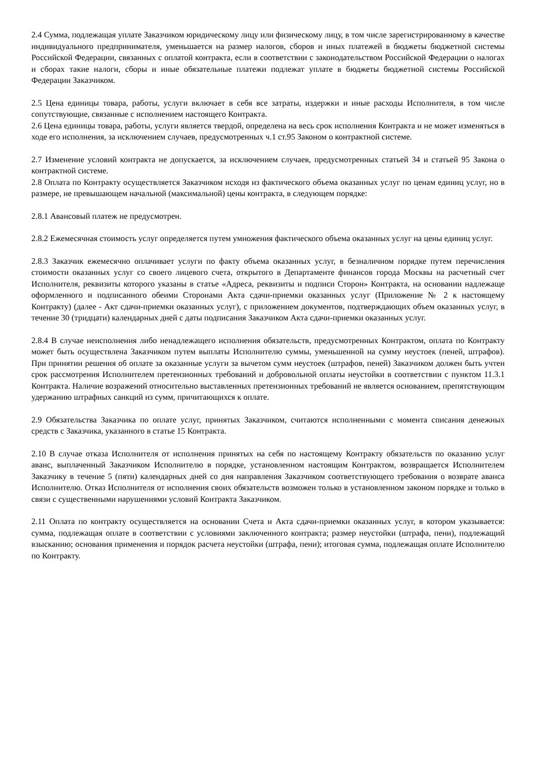2.4 Сумма, подлежащая уплате Заказчиком юридическому лицу или физическому лицу, в том числе зарегистрированному в качестве индивидуального предпринимателя, уменьшается на размер налогов, сборов и иных платежей в бюджеты бюджетной системы Российской Федерации, связанных с оплатой контракта, если в соответствии с законодательством Российской Федерации о налогах и сборах такие налоги, сборы и иные обязательные платежи подлежат уплате в бюджеты бюджетной системы Российской Федерации Заказчиком.
2.5 Цена единицы товара, работы, услуги включает в себя все затраты, издержки и иные расходы Исполнителя, в том числе сопутствующие, связанные с исполнением настоящего Контракта.
2.6 Цена единицы товара, работы, услуги является твердой, определена на весь срок исполнения Контракта и не может изменяться в ходе его исполнения, за исключением случаев, предусмотренных ч.1 ст.95 Законом о контрактной системе.
2.7 Изменение условий контракта не допускается, за исключением случаев, предусмотренных статьей 34 и статьей 95 Закона о контрактной системе.
2.8 Оплата по Контракту осуществляется Заказчиком исходя из фактического объема оказанных услуг по ценам единиц услуг, но в размере, не превышающем начальной (максимальной) цены контракта, в следующем порядке:
2.8.1 Авансовый платеж не предусмотрен.
2.8.2 Ежемесячная стоимость услуг определяется путем умножения фактического объема оказанных услуг на цены единиц услуг.
2.8.3 Заказчик ежемесячно оплачивает услуги по факту объема оказанных услуг, в безналичном порядке путем перечисления стоимости оказанных услуг со своего лицевого счета, открытого в Департаменте финансов города Москвы на расчетный счет Исполнителя, реквизиты которого указаны в статье «Адреса, реквизиты и подписи Сторон» Контракта, на основании надлежаще оформленного и подписанного обеими Сторонами Акта сдачи-приемки оказанных услуг (Приложение № 2 к настоящему Контракту) (далее - Акт сдачи-приемки оказанных услуг), с приложением документов, подтверждающих объем оказанных услуг, в течение 30 (тридцати) календарных дней с даты подписания Заказчиком Акта сдачи-приемки оказанных услуг.
2.8.4 В случае неисполнения либо ненадлежащего исполнения обязательств, предусмотренных Контрактом, оплата по Контракту может быть осуществлена Заказчиком путем выплаты Исполнителю суммы, уменьшенной на сумму неустоек (пеней, штрафов). При принятии решения об оплате за оказанные услуги за вычетом сумм неустоек (штрафов, пеней) Заказчиком должен быть учтен срок рассмотрения Исполнителем претензионных требований и добровольной оплаты неустойки в соответствии с пунктом 11.3.1 Контракта. Наличие возражений относительно выставленных претензионных требований не является основанием, препятствующим удержанию штрафных санкций из сумм, причитающихся к оплате.
2.9 Обязательства Заказчика по оплате услуг, принятых Заказчиком, считаются исполненными с момента списания денежных средств с Заказчика, указанного в статье 15 Контракта.
2.10 В случае отказа Исполнителя от исполнения принятых на себя по настоящему Контракту обязательств по оказанию услуг аванс, выплаченный Заказчиком Исполнителю в порядке, установленном настоящим Контрактом, возвращается Исполнителем Заказчику в течение 5 (пяти) календарных дней со дня направления Заказчиком соответствующего требования о возврате аванса Исполнителю. Отказ Исполнителя от исполнения своих обязательств возможен только в установленном законом порядке и только в связи с существенными нарушениями условий Контракта Заказчиком.
2.11 Оплата по контракту осуществляется на основании Счета и Акта сдачи-приемки оказанных услуг, в котором указывается: сумма, подлежащая оплате в соответствии с условиями заключенного контракта; размер неустойки (штрафа, пени), подлежащий взысканию; основания применения и порядок расчета неустойки (штрафа, пени); итоговая сумма, подлежащая оплате Исполнителю по Контракту.